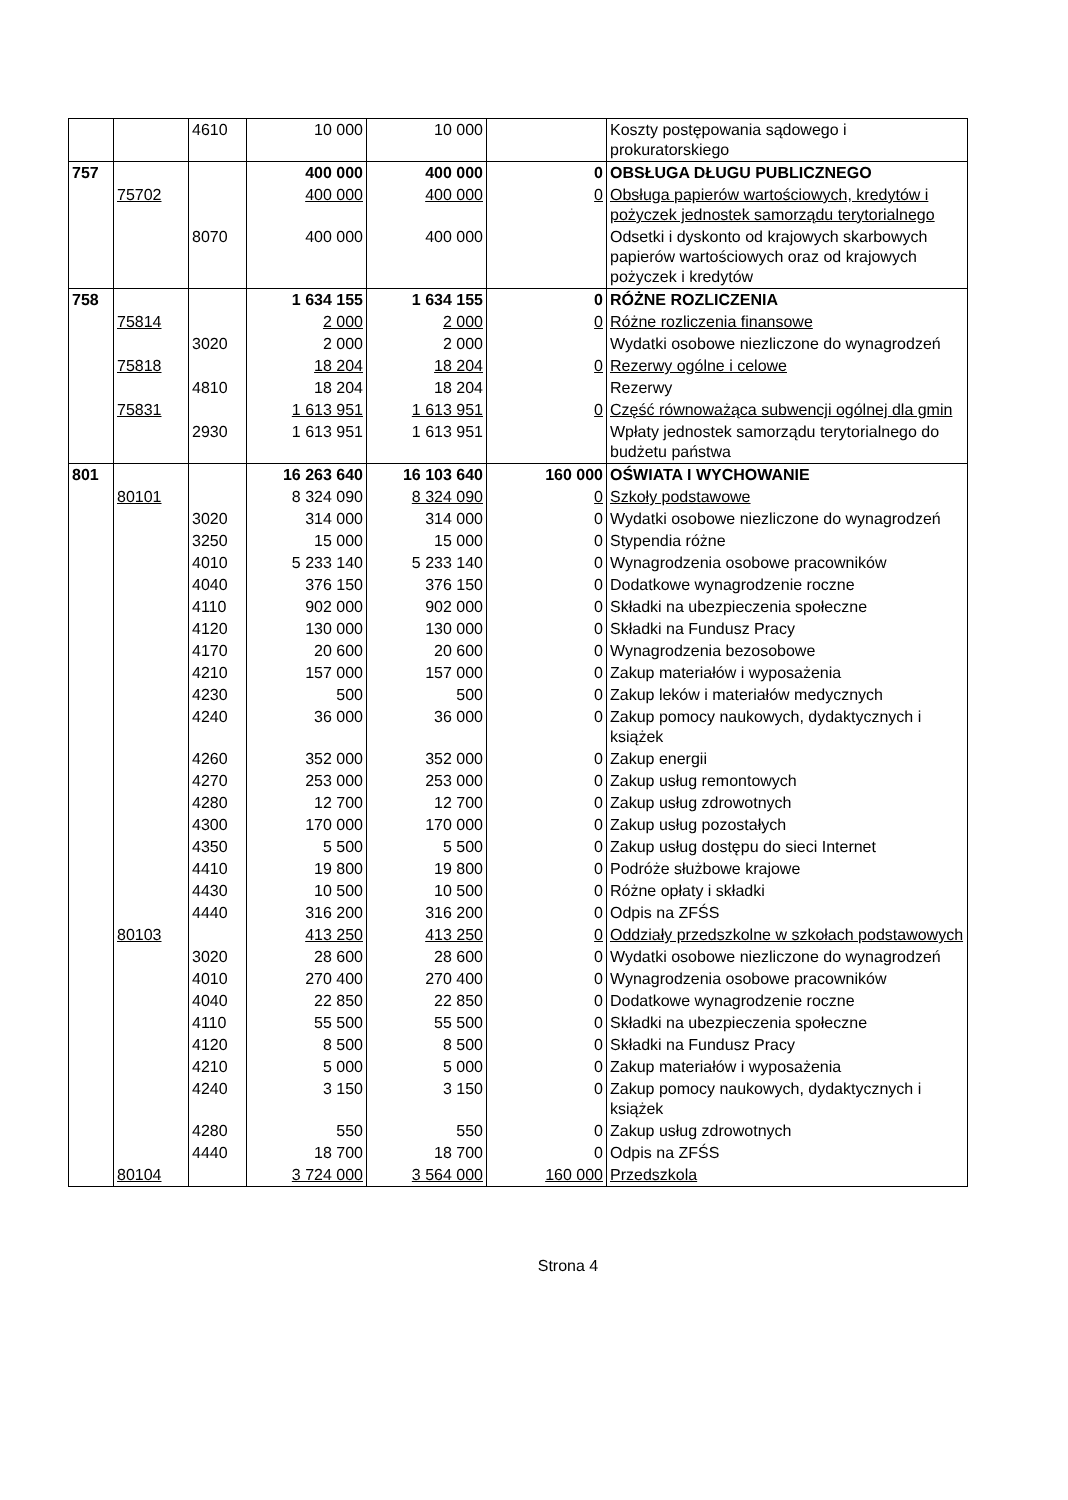| | | 4610 | 10 000 | 10 000 | | Koszty postępowania sądowego i prokuratorskiego |
| 757 | | | 400 000 | 400 000 | 0 | OBSŁUGA DŁUGU PUBLICZNEGO |
| | 75702 | | 400 000 | 400 000 | 0 | Obsługa papierów wartościowych, kredytów i pożyczek jednostek samorządu terytorialnego |
| | | 8070 | 400 000 | 400 000 | | Odsetki i dyskonto od krajowych skarbowych papierów wartościowych oraz od krajowych pożyczek i kredytów |
| 758 | | | 1 634 155 | 1 634 155 | 0 | RÓŻNE ROZLICZENIA |
| | 75814 | | 2 000 | 2 000 | 0 | Różne rozliczenia finansowe |
| | | 3020 | 2 000 | 2 000 | | Wydatki osobowe niezliczone do wynagrodzeń |
| | 75818 | | 18 204 | 18 204 | 0 | Rezerwy ogólne i celowe |
| | | 4810 | 18 204 | 18 204 | | Rezerwy |
| | 75831 | | 1 613 951 | 1 613 951 | 0 | Część równoważąca subwencji ogólnej dla gmin |
| | | 2930 | 1 613 951 | 1 613 951 | | Wpłaty jednostek samorządu terytorialnego do budżetu państwa |
| 801 | | | 16 263 640 | 16 103 640 | 160 000 | OŚWIATA I WYCHOWANIE |
| | 80101 | | 8 324 090 | 8 324 090 | 0 | Szkoły podstawowe |
| | | 3020 | 314 000 | 314 000 | 0 | Wydatki osobowe niezliczone do wynagrodzeń |
| | | 3250 | 15 000 | 15 000 | 0 | Stypendia różne |
| | | 4010 | 5 233 140 | 5 233 140 | 0 | Wynagrodzenia osobowe pracowników |
| | | 4040 | 376 150 | 376 150 | 0 | Dodatkowe wynagrodzenie roczne |
| | | 4110 | 902 000 | 902 000 | 0 | Składki na ubezpieczenia społeczne |
| | | 4120 | 130 000 | 130 000 | 0 | Składki na Fundusz Pracy |
| | | 4170 | 20 600 | 20 600 | 0 | Wynagrodzenia bezosobowe |
| | | 4210 | 157 000 | 157 000 | 0 | Zakup materiałów i wyposażenia |
| | | 4230 | 500 | 500 | 0 | Zakup leków i materiałów medycznych |
| | | 4240 | 36 000 | 36 000 | 0 | Zakup pomocy naukowych, dydaktycznych i książek |
| | | 4260 | 352 000 | 352 000 | 0 | Zakup energii |
| | | 4270 | 253 000 | 253 000 | 0 | Zakup usług remontowych |
| | | 4280 | 12 700 | 12 700 | 0 | Zakup usług zdrowotnych |
| | | 4300 | 170 000 | 170 000 | 0 | Zakup usług pozostałych |
| | | 4350 | 5 500 | 5 500 | 0 | Zakup usług dostępu do sieci Internet |
| | | 4410 | 19 800 | 19 800 | 0 | Podróże służbowe krajowe |
| | | 4430 | 10 500 | 10 500 | 0 | Różne opłaty i składki |
| | | 4440 | 316 200 | 316 200 | 0 | Odpis na ZFŚS |
| | 80103 | | 413 250 | 413 250 | 0 | Oddziały przedszkolne w szkołach podstawowych |
| | | 3020 | 28 600 | 28 600 | 0 | Wydatki osobowe niezliczone do wynagrodzeń |
| | | 4010 | 270 400 | 270 400 | 0 | Wynagrodzenia osobowe pracowników |
| | | 4040 | 22 850 | 22 850 | 0 | Dodatkowe wynagrodzenie roczne |
| | | 4110 | 55 500 | 55 500 | 0 | Składki na ubezpieczenia społeczne |
| | | 4120 | 8 500 | 8 500 | 0 | Składki na Fundusz Pracy |
| | | 4210 | 5 000 | 5 000 | 0 | Zakup materiałów i wyposażenia |
| | | 4240 | 3 150 | 3 150 | 0 | Zakup pomocy naukowych, dydaktycznych i książek |
| | | 4280 | 550 | 550 | 0 | Zakup usług zdrowotnych |
| | | 4440 | 18 700 | 18 700 | 0 | Odpis na ZFŚS |
| | 80104 | | 3 724 000 | 3 564 000 | 160 000 | Przedszkola |
Strona 4